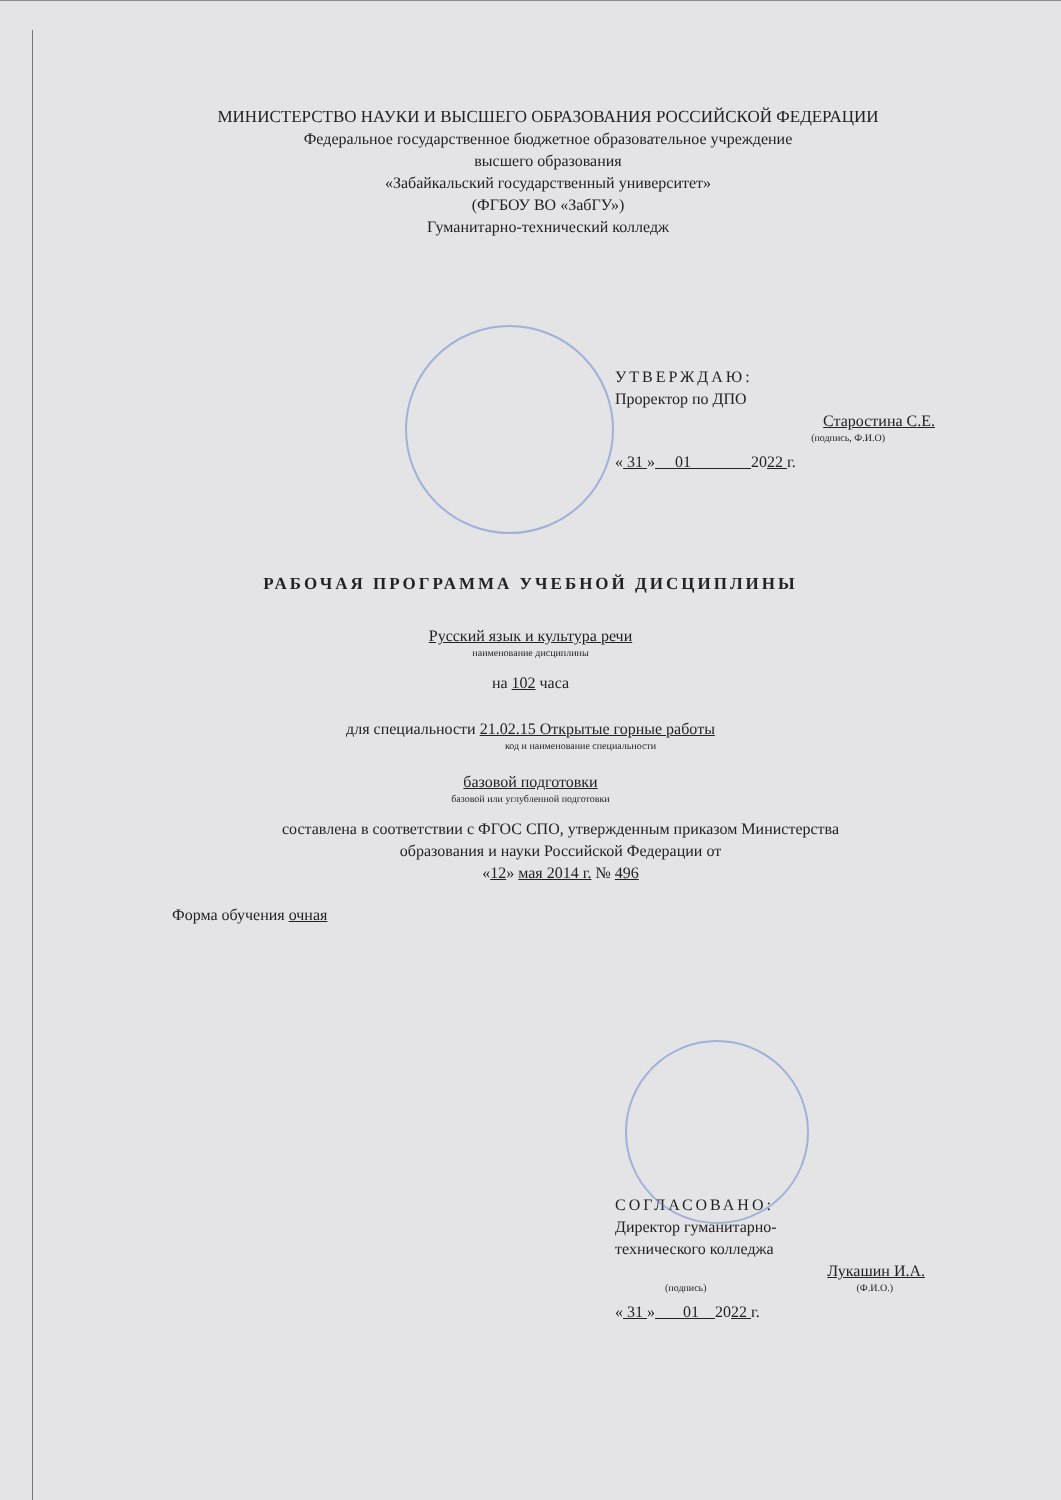МИНИСТЕРСТВО НАУКИ И ВЫСШЕГО ОБРАЗОВАНИЯ РОССИЙСКОЙ ФЕДЕРАЦИИ
Федеральное государственное бюджетное образовательное учреждение
высшего образования
«Забайкальский государственный университет»
(ФГБОУ ВО «ЗабГУ»)
Гуманитарно-технический колледж
УТВЕРЖДАЮ:
Проректор по ДПО
Старостина С.Е.
(подпись, Ф.И.О)
« 31 » 01 2022 г.
РАБОЧАЯ ПРОГРАММА УЧЕБНОЙ ДИСЦИПЛИНЫ
Русский язык и культура речи
наименование дисциплины
на 102 часа
для специальности 21.02.15 Открытые горные работы
код и наименование специальности
базовой подготовки
базовой или углубленной подготовки
составлена в соответствии с ФГОС СПО, утвержденным приказом Министерства
образования и науки Российской Федерации от
«12» мая 2014 г. № 496
Форма обучения очная
СОГЛАСОВАНО:
Директор гуманитарно-
технического колледжа
Лукашин И.А.
(подпись) (Ф.И.О.)
« 31 » 01 2022 г.